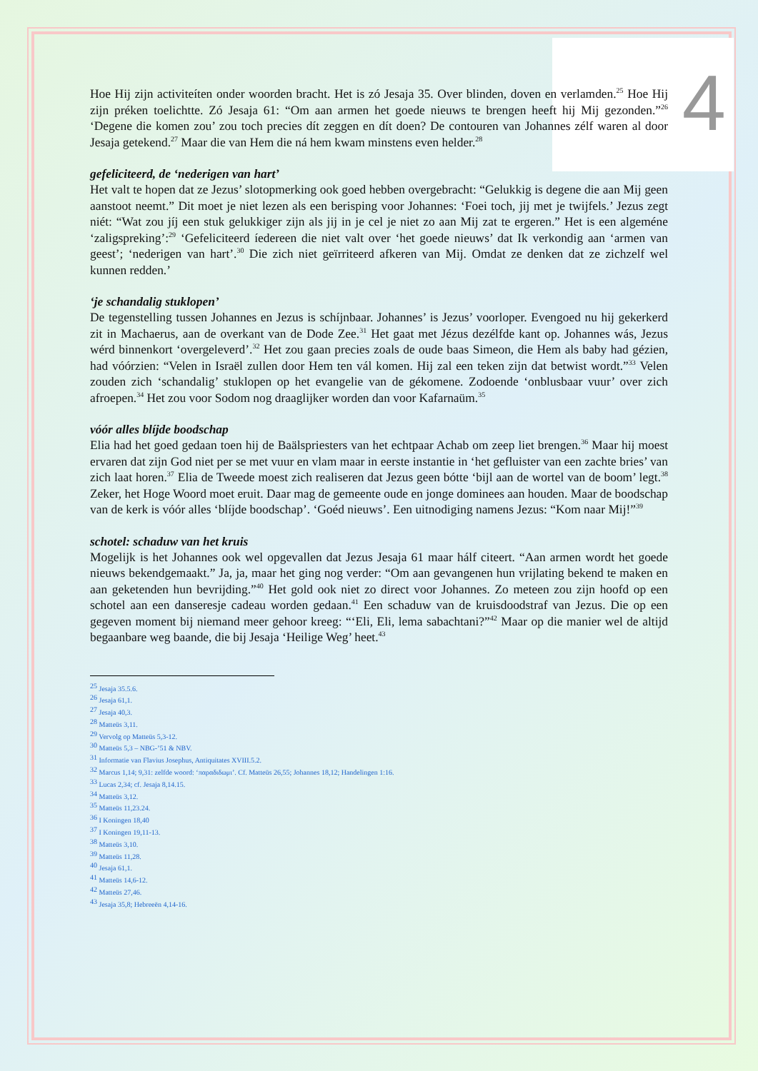4
Hoe Hij zijn activiteíten onder woorden bracht. Het is zó Jesaja 35. Over blinden, doven en verlamden.<sup>25</sup> Hoe Hij zijn préken toelichtte. Zó Jesaja 61: “Om aan armen het goede nieuws te brengen heeft hij Mij gezonden.”<sup>26</sup> ‘Degene die komen zou’ zou toch precies dít zeggen en dít doen? De contouren van Johannes zélf waren al door Jesaja getekend.<sup>27</sup> Maar die van Hem die ná hem kwam minstens even helder.<sup>28</sup>
gefeliciteerd, de ‘nederigen van hart’
Het valt te hopen dat ze Jezus’ slotopmerking ook goed hebben overgebracht: “Gelukkig is degene die aan Mij geen aanstoot neemt.” Dit moet je niet lezen als een berisping voor Johannes: ‘Foei toch, jij met je twijfels.’ Jezus zegt niét: “Wat zou jíj een stuk gelukkiger zijn als jij in je cel je niet zo aan Mij zat te ergeren.” Het is een algeméne ‘zaligspreking’:<sup>29</sup> ‘Gefeliciteerd íedereen die niet valt over ‘het goede nieuws’ dat Ik verkondig aan ‘armen van geest’; ‘nederigen van hart’.<sup>30</sup> Die zich niet geïrriteerd afkeren van Mij. Omdat ze denken dat ze zichzelf wel kunnen redden.’
‘je schandalig stuklopen’
De tegenstelling tussen Johannes en Jezus is schíjnbaar. Johannes’ is Jezus’ voorloper. Evengoed nu hij gekerkerd zit in Machaerus, aan de overkant van de Dode Zee.<sup>31</sup> Het gaat met Jézus dezélfde kant op. Johannes wás, Jezus wérd binnenkort ‘overgeleverd’.<sup>32</sup> Het zou gaan precies zoals de oude baas Simeon, die Hem als baby had gézien, had vóórzien: “Velen in Israël zullen door Hem ten vál komen. Hij zal een teken zijn dat betwist wordt.”<sup>33</sup> Velen zouden zich ‘schandalig’ stuklopen op het evangelie van de gékomene. Zodoende ‘onblusbaar vuur’ over zich afroepen.<sup>34</sup> Het zou voor Sodom nog draaglijker worden dan voor Kafarnaüm.<sup>35</sup>
vóór alles blíjde boodschap
Elia had het goed gedaan toen hij de Baälspriesters van het echtpaar Achab om zeep liet brengen.<sup>36</sup> Maar hij moest ervaren dat zijn God niet per se met vuur en vlam maar in eerste instantie in ‘het gefluister van een zachte bries’ van zich laat horen.<sup>37</sup> Elia de Tweede moest zich realiseren dat Jezus geen bótte ‘bijl aan de wortel van de boom’ legt.<sup>38</sup> Zeker, het Hoge Woord moet eruit. Daar mag de gemeente oude en jonge dominees aan houden. Maar de boodschap van de kerk is vóór alles ‘blíjde boodschap’. ‘Goéd nieuws’. Een uitnodiging namens Jezus: “Kom naar Mij!”<sup>39</sup>
schotel: schaduw van het kruis
Mogelijk is het Johannes ook wel opgevallen dat Jezus Jesaja 61 maar hálf citeert. “Aan armen wordt het goede nieuws bekendgemaakt.” Ja, ja, maar het ging nog verder: “Om aan gevangenen hun vrijlating bekend te maken en aan geketenden hun bevrijding.”<sup>40</sup> Het gold ook niet zo direct voor Johannes. Zo meteen zou zijn hoofd op een schotel aan een danseresje cadeau worden gedaan.<sup>41</sup> Een schaduw van de kruisdoodstraf van Jezus. Die op een gegeven moment bij niemand meer gehoor kreeg: “‘Eli, Eli, lema sabachtani?”<sup>42</sup> Maar op die manier wel de altijd begaanbare weg baande, die bij Jesaja ‘Heilige Weg’ heet.<sup>43</sup>
<sup>25</sup> Jesaja 35.5.6.
<sup>26</sup> Jesaja 61,1.
<sup>27</sup> Jesaja 40,3.
<sup>28</sup> Matteüs 3,11.
<sup>29</sup> Vervolg op Matteüs 5,3-12.
<sup>30</sup> Matteüs 5,3 – NBG-’51 & NBV.
<sup>31</sup> Informatie van Flavius Josephus, Antiquitates XVIII.5.2.
<sup>32</sup> Marcus 1,14; 9,31: zelfde woord: ‘παραδιδωμι’. Cf. Matteüs 26,55; Johannes 18,12; Handelingen 1:16.
<sup>33</sup> Lucas 2,34; cf. Jesaja 8,14.15.
<sup>34</sup> Matteüs 3,12.
<sup>35</sup> Matteüs 11,23.24.
<sup>36</sup> I Koningen 18,40
<sup>37</sup> I Koningen 19,11-13.
<sup>38</sup> Matteüs 3,10.
<sup>39</sup> Matteüs 11,28.
<sup>40</sup> Jesaja 61,1.
<sup>41</sup> Matteüs 14,6-12.
<sup>42</sup> Matteüs 27,46.
<sup>43</sup> Jesaja 35,8; Hebreeën 4,14-16.